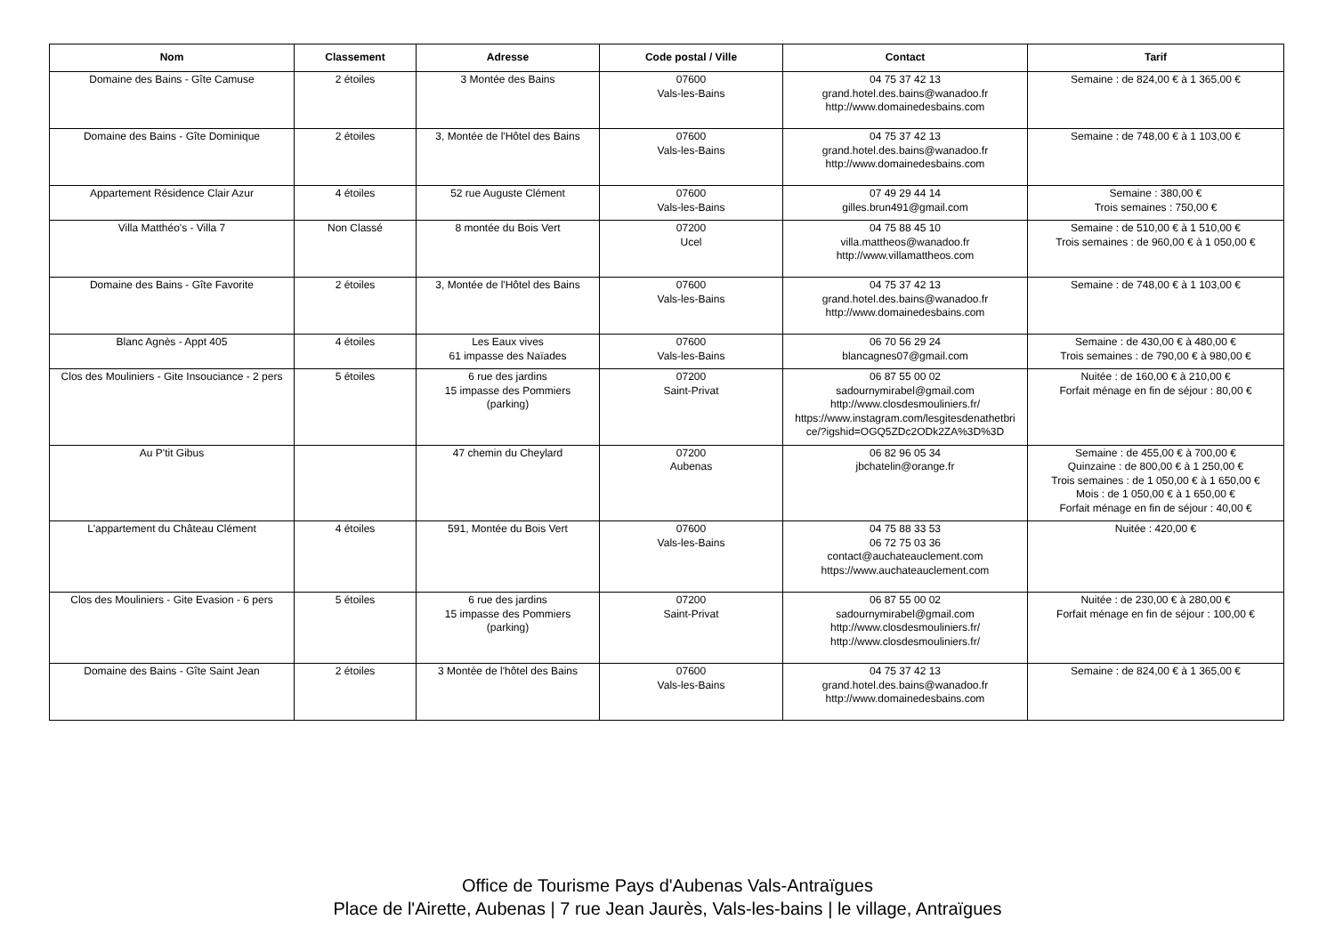| Nom | Classement | Adresse | Code postal / Ville | Contact | Tarif |
| --- | --- | --- | --- | --- | --- |
| Domaine des Bains - Gîte Camuse | 2 étoiles | 3 Montée des Bains | 07600 Vals-les-Bains | 04 75 37 42 13 grand.hotel.des.bains@wanadoo.fr http://www.domainedesbains.com | Semaine : de 824,00 € à 1 365,00 € |
| Domaine des Bains - Gîte Dominique | 2 étoiles | 3, Montée de l'Hôtel des Bains | 07600 Vals-les-Bains | 04 75 37 42 13 grand.hotel.des.bains@wanadoo.fr http://www.domainedesbains.com | Semaine : de 748,00 € à 1 103,00 € |
| Appartement Résidence Clair Azur | 4 étoiles | 52 rue Auguste Clément | 07600 Vals-les-Bains | 07 49 29 44 14 gilles.brun491@gmail.com | Semaine : 380,00 € Trois semaines : 750,00 € |
| Villa Matthéo's - Villa 7 | Non Classé | 8 montée du Bois Vert | 07200 Ucel | 04 75 88 45 10 villa.mattheos@wanadoo.fr http://www.villamattheos.com | Semaine : de 510,00 € à 1 510,00 € Trois semaines : de 960,00 € à 1 050,00 € |
| Domaine des Bains - Gîte Favorite | 2 étoiles | 3, Montée de l'Hôtel des Bains | 07600 Vals-les-Bains | 04 75 37 42 13 grand.hotel.des.bains@wanadoo.fr http://www.domainedesbains.com | Semaine : de 748,00 € à 1 103,00 € |
| Blanc Agnès - Appt 405 | 4 étoiles | Les Eaux vives 61 impasse des Naïades | 07600 Vals-les-Bains | 06 70 56 29 24 blancagnes07@gmail.com | Semaine : de 430,00 € à 480,00 € Trois semaines : de 790,00 € à 980,00 € |
| Clos des Mouliniers - Gite Insouciance - 2 pers | 5 étoiles | 6 rue des jardins 15 impasse des Pommiers (parking) | 07200 Saint-Privat | 06 87 55 00 02 sadournymirabel@gmail.com http://www.closdesmouliniers.fr/ https://www.instagram.com/lesgitesdenathetbri ce/?igshid=OGQ5ZDc2ODk2ZA%3D%3D | Nuitée : de 160,00 € à 210,00 € Forfait ménage en fin de séjour : 80,00 € |
| Au P'tit Gibus | | 47 chemin du Cheylard | 07200 Aubenas | 06 82 96 05 34 jbchatelin@orange.fr | Semaine : de 455,00 € à 700,00 € Quinzaine : de 800,00 € à 1 250,00 € Trois semaines : de 1 050,00 € à 1 650,00 € Mois : de 1 050,00 € à 1 650,00 € Forfait ménage en fin de séjour : 40,00 € |
| L'appartement du Château Clément | 4 étoiles | 591, Montée du Bois Vert | 07600 Vals-les-Bains | 04 75 88 33 53 06 72 75 03 36 contact@auchateauclement.com https://www.auchateauclement.com | Nuitée : 420,00 € |
| Clos des Mouliniers - Gite Evasion - 6 pers | 5 étoiles | 6 rue des jardins 15 impasse des Pommiers (parking) | 07200 Saint-Privat | 06 87 55 00 02 sadournymirabel@gmail.com http://www.closdesmouliniers.fr/ http://www.closdesmouliniers.fr/ | Nuitée : de 230,00 € à 280,00 € Forfait ménage en fin de séjour : 100,00 € |
| Domaine des Bains - Gîte Saint Jean | 2 étoiles | 3 Montée de l'hôtel des Bains | 07600 Vals-les-Bains | 04 75 37 42 13 grand.hotel.des.bains@wanadoo.fr http://www.domainedesbains.com | Semaine : de 824,00 € à 1 365,00 € |
Office de Tourisme Pays d'Aubenas Vals-Antraïgues
Place de l'Airette, Aubenas | 7 rue Jean Jaurès, Vals-les-bains | le village, Antraïgues